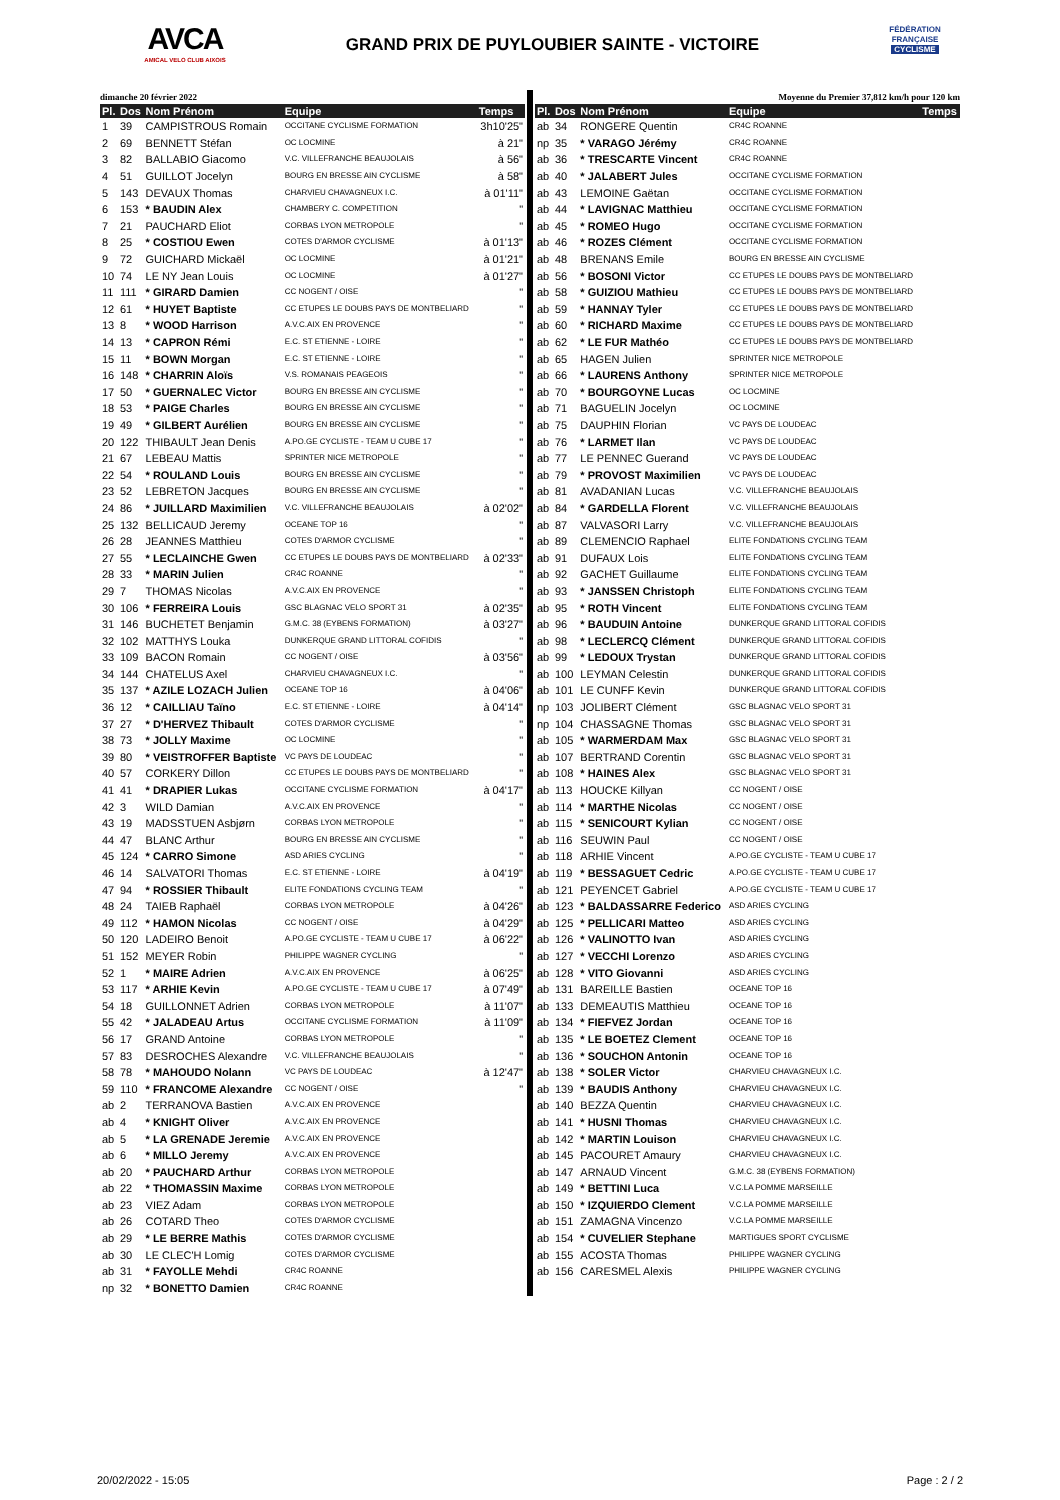AVCA
AMICAL VELO CLUB AIXOIS
GRAND PRIX DE PUYLOUBIER SAINTE - VICTOIRE
FÉDÉRATION
FRANÇAISE
CYCLISME
dimanche 20 février 2022
| Pl. | Dos | Nom Prénom | Equipe | Temps |
| --- | --- | --- | --- | --- |
| 1 | 39 | CAMPISTROUS Romain | OCCITANE CYCLISME FORMATION | 3h10'25" |
| 2 | 69 | BENNETT Stéfan | OC LOCMINE | à 21" |
| 3 | 82 | BALLABIO Giacomo | V.C. VILLEFRANCHE BEAUJOLAIS | à 56" |
| 4 | 51 | GUILLOT Jocelyn | BOURG EN BRESSE AIN CYCLISME | à 58" |
| 5 | 143 | DEVAUX Thomas | CHARVIEU CHAVAGNEUX I.C. | à 01'11" |
| 6 | 153 | * BAUDIN Alex | CHAMBERY C. COMPETITION | " |
| 7 | 21 | PAUCHARD Eliot | CORBAS LYON METROPOLE | " |
| 8 | 25 | * COSTIOU Ewen | COTES D'ARMOR CYCLISME | à 01'13" |
| 9 | 72 | GUICHARD Mickaël | OC LOCMINE | à 01'21" |
| 10 | 74 | LE NY Jean Louis | OC LOCMINE | à 01'27" |
| 11 | 111 | * GIRARD Damien | CC NOGENT / OISE | " |
| 12 | 61 | * HUYET Baptiste | CC ETUPES LE DOUBS PAYS DE MONTBELIARD | " |
| 13 | 8 | * WOOD Harrison | A.V.C.AIX EN PROVENCE | " |
| 14 | 13 | * CAPRON Rémi | E.C. ST ETIENNE - LOIRE | " |
| 15 | 11 | * BOWN Morgan | E.C. ST ETIENNE - LOIRE | " |
| 16 | 148 | * CHARRIN Aloïs | V.S. ROMANAIS PEAGEOIS | " |
| 17 | 50 | * GUERNALEC Victor | BOURG EN BRESSE AIN CYCLISME | " |
| 18 | 53 | * PAIGE Charles | BOURG EN BRESSE AIN CYCLISME | " |
| 19 | 49 | * GILBERT Aurélien | BOURG EN BRESSE AIN CYCLISME | " |
| 20 | 122 | THIBAULT Jean Denis | A.PO.GE CYCLISTE - TEAM U CUBE 17 | " |
| 21 | 67 | LEBEAU Mattis | SPRINTER NICE METROPOLE | " |
| 22 | 54 | * ROULAND Louis | BOURG EN BRESSE AIN CYCLISME | " |
| 23 | 52 | LEBRETON Jacques | BOURG EN BRESSE AIN CYCLISME | " |
| 24 | 86 | * JUILLARD Maximilien | V.C. VILLEFRANCHE BEAUJOLAIS | à 02'02" |
| 25 | 132 | BELLICAUD Jeremy | OCEANE TOP 16 | " |
| 26 | 28 | JEANNES Matthieu | COTES D'ARMOR CYCLISME | " |
| 27 | 55 | * LECLAINCHE Gwen | CC ETUPES LE DOUBS PAYS DE MONTBELIARD | à 02'33" |
| 28 | 33 | * MARIN Julien | CR4C ROANNE | " |
| 29 | 7 | THOMAS Nicolas | A.V.C.AIX EN PROVENCE | " |
| 30 | 106 | * FERREIRA Louis | GSC BLAGNAC VELO SPORT 31 | à 02'35" |
| 31 | 146 | BUCHETET Benjamin | G.M.C. 38 (EYBENS FORMATION) | à 03'27" |
| 32 | 102 | MATTHYS Louka | DUNKERQUE GRAND LITTORAL COFIDIS | " |
| 33 | 109 | BACON Romain | CC NOGENT / OISE | à 03'56" |
| 34 | 144 | CHATELUS Axel | CHARVIEU CHAVAGNEUX I.C. | " |
| 35 | 137 | * AZILE LOZACH Julien | OCEANE TOP 16 | à 04'06" |
| 36 | 12 | * CAILLIAU Taïno | E.C. ST ETIENNE - LOIRE | à 04'14" |
| 37 | 27 | * D'HERVEZ Thibault | COTES D'ARMOR CYCLISME | " |
| 38 | 73 | * JOLLY Maxime | OC LOCMINE | " |
| 39 | 80 | * VEISTROFFER Baptiste | VC PAYS DE LOUDEAC | " |
| 40 | 57 | CORKERY Dillon | CC ETUPES LE DOUBS PAYS DE MONTBELIARD | " |
| 41 | 41 | * DRAPIER Lukas | OCCITANE CYCLISME FORMATION | à 04'17" |
| 42 | 3 | WILD Damian | A.V.C.AIX EN PROVENCE | " |
| 43 | 19 | MADSSTUEN Asbjørn | CORBAS LYON METROPOLE | " |
| 44 | 47 | BLANC Arthur | BOURG EN BRESSE AIN CYCLISME | " |
| 45 | 124 | * CARRO Simone | ASD ARIES CYCLING | " |
| 46 | 14 | SALVATORI Thomas | E.C. ST ETIENNE - LOIRE | à 04'19" |
| 47 | 94 | * ROSSIER Thibault | ELITE FONDATIONS CYCLING TEAM | " |
| 48 | 24 | TAIEB Raphaël | CORBAS LYON METROPOLE | à 04'26" |
| 49 | 112 | * HAMON Nicolas | CC NOGENT / OISE | à 04'29" |
| 50 | 120 | LADEIRO Benoit | A.PO.GE CYCLISTE - TEAM U CUBE 17 | à 06'22" |
| 51 | 152 | MEYER Robin | PHILIPPE WAGNER CYCLING | " |
| 52 | 1 | * MAIRE Adrien | A.V.C.AIX EN PROVENCE | à 06'25" |
| 53 | 117 | * ARHIE Kevin | A.PO.GE CYCLISTE - TEAM U CUBE 17 | à 07'49" |
| 54 | 18 | GUILLONNET Adrien | CORBAS LYON METROPOLE | à 11'07" |
| 55 | 42 | * JALADEAU Artus | OCCITANE CYCLISME FORMATION | à 11'09" |
| 56 | 17 | GRAND Antoine | CORBAS LYON METROPOLE | " |
| 57 | 83 | DESROCHES Alexandre | V.C. VILLEFRANCHE BEAUJOLAIS | " |
| 58 | 78 | * MAHOUDO Nolann | VC PAYS DE LOUDEAC | à 12'47" |
| 59 | 110 | * FRANCOME Alexandre | CC NOGENT / OISE | " |
| ab | 2 | TERRANOVA Bastien | A.V.C.AIX EN PROVENCE | |
| ab | 4 | * KNIGHT Oliver | A.V.C.AIX EN PROVENCE | |
| ab | 5 | * LA GRENADE Jeremie | A.V.C.AIX EN PROVENCE | |
| ab | 6 | * MILLO Jeremy | A.V.C.AIX EN PROVENCE | |
| ab | 20 | * PAUCHARD Arthur | CORBAS LYON METROPOLE | |
| ab | 22 | * THOMASSIN Maxime | CORBAS LYON METROPOLE | |
| ab | 23 | VIEZ Adam | CORBAS LYON METROPOLE | |
| ab | 26 | COTARD Theo | COTES D'ARMOR CYCLISME | |
| ab | 29 | * LE BERRE Mathis | COTES D'ARMOR CYCLISME | |
| ab | 30 | LE CLEC'H Lomig | COTES D'ARMOR CYCLISME | |
| ab | 31 | * FAYOLLE Mehdi | CR4C ROANNE | |
| np | 32 | * BONETTO Damien | CR4C ROANNE | |
Moyenne du Premier 37,812 km/h pour 120 km
| Pl. | Dos | Nom Prénom | Equipe | Temps |
| --- | --- | --- | --- | --- |
| ab | 34 | RONGERE Quentin | CR4C ROANNE | |
| np | 35 | * VARAGO Jérémy | CR4C ROANNE | |
| ab | 36 | * TRESCARTE Vincent | CR4C ROANNE | |
| ab | 40 | * JALABERT Jules | OCCITANE CYCLISME FORMATION | |
| ab | 43 | LEMOINE Gaëtan | OCCITANE CYCLISME FORMATION | |
| ab | 44 | * LAVIGNAC Matthieu | OCCITANE CYCLISME FORMATION | |
| ab | 45 | * ROMEO Hugo | OCCITANE CYCLISME FORMATION | |
| ab | 46 | * ROZES Clément | OCCITANE CYCLISME FORMATION | |
| ab | 48 | BRENANS Emile | BOURG EN BRESSE AIN CYCLISME | |
| ab | 56 | * BOSONI Victor | CC ETUPES LE DOUBS PAYS DE MONTBELIARD | |
| ab | 58 | * GUIZIOU Mathieu | CC ETUPES LE DOUBS PAYS DE MONTBELIARD | |
| ab | 59 | * HANNAY Tyler | CC ETUPES LE DOUBS PAYS DE MONTBELIARD | |
| ab | 60 | * RICHARD Maxime | CC ETUPES LE DOUBS PAYS DE MONTBELIARD | |
| ab | 62 | * LE FUR Mathéo | CC ETUPES LE DOUBS PAYS DE MONTBELIARD | |
| ab | 65 | HAGEN Julien | SPRINTER NICE METROPOLE | |
| ab | 66 | * LAURENS Anthony | SPRINTER NICE METROPOLE | |
| ab | 70 | * BOURGOYNE Lucas | OC LOCMINE | |
| ab | 71 | BAGUELIN Jocelyn | OC LOCMINE | |
| ab | 75 | DAUPHIN Florian | VC PAYS DE LOUDEAC | |
| ab | 76 | * LARMET Ilan | VC PAYS DE LOUDEAC | |
| ab | 77 | LE PENNEC Guerand | VC PAYS DE LOUDEAC | |
| ab | 79 | * PROVOST Maximilien | VC PAYS DE LOUDEAC | |
| ab | 81 | AVADANIAN Lucas | V.C. VILLEFRANCHE BEAUJOLAIS | |
| ab | 84 | * GARDELLA Florent | V.C. VILLEFRANCHE BEAUJOLAIS | |
| ab | 87 | VALVASORI Larry | V.C. VILLEFRANCHE BEAUJOLAIS | |
| ab | 89 | CLEMENCIO Raphael | ELITE FONDATIONS CYCLING TEAM | |
| ab | 91 | DUFAUX Lois | ELITE FONDATIONS CYCLING TEAM | |
| ab | 92 | GACHET Guillaume | ELITE FONDATIONS CYCLING TEAM | |
| ab | 93 | * JANSSEN Christoph | ELITE FONDATIONS CYCLING TEAM | |
| ab | 95 | * ROTH Vincent | ELITE FONDATIONS CYCLING TEAM | |
| ab | 96 | * BAUDUIN Antoine | DUNKERQUE GRAND LITTORAL COFIDIS | |
| ab | 98 | * LECLERCQ Clément | DUNKERQUE GRAND LITTORAL COFIDIS | |
| ab | 99 | * LEDOUX Trystan | DUNKERQUE GRAND LITTORAL COFIDIS | |
| ab | 100 | LEYMAN Celestin | DUNKERQUE GRAND LITTORAL COFIDIS | |
| ab | 101 | LE CUNFF Kevin | DUNKERQUE GRAND LITTORAL COFIDIS | |
| np | 103 | JOLIBERT Clément | GSC BLAGNAC VELO SPORT 31 | |
| np | 104 | CHASSAGNE Thomas | GSC BLAGNAC VELO SPORT 31 | |
| ab | 105 | * WARMERDAM Max | GSC BLAGNAC VELO SPORT 31 | |
| ab | 107 | BERTRAND Corentin | GSC BLAGNAC VELO SPORT 31 | |
| ab | 108 | * HAINES Alex | GSC BLAGNAC VELO SPORT 31 | |
| ab | 113 | HOUCKE Killyan | CC NOGENT / OISE | |
| ab | 114 | * MARTHE Nicolas | CC NOGENT / OISE | |
| ab | 115 | * SENICOURT Kylian | CC NOGENT / OISE | |
| ab | 116 | SEUWIN Paul | CC NOGENT / OISE | |
| ab | 118 | ARHIE Vincent | A.PO.GE CYCLISTE - TEAM U CUBE 17 | |
| ab | 119 | * BESSAGUET Cedric | A.PO.GE CYCLISTE - TEAM U CUBE 17 | |
| ab | 121 | PEYENCET Gabriel | A.PO.GE CYCLISTE - TEAM U CUBE 17 | |
| ab | 123 | * BALDASSARRE Federico | ASD ARIES CYCLING | |
| ab | 125 | * PELLICARI Matteo | ASD ARIES CYCLING | |
| ab | 126 | * VALINOTTO Ivan | ASD ARIES CYCLING | |
| ab | 127 | * VECCHI Lorenzo | ASD ARIES CYCLING | |
| ab | 128 | * VITO Giovanni | ASD ARIES CYCLING | |
| ab | 131 | BAREILLE Bastien | OCEANE TOP 16 | |
| ab | 133 | DEMEAUTIS Matthieu | OCEANE TOP 16 | |
| ab | 134 | * FIEFVEZ Jordan | OCEANE TOP 16 | |
| ab | 135 | * LE BOETEZ Clement | OCEANE TOP 16 | |
| ab | 136 | * SOUCHON Antonin | OCEANE TOP 16 | |
| ab | 138 | * SOLER Victor | CHARVIEU CHAVAGNEUX I.C. | |
| ab | 139 | * BAUDIS Anthony | CHARVIEU CHAVAGNEUX I.C. | |
| ab | 140 | BEZZA Quentin | CHARVIEU CHAVAGNEUX I.C. | |
| ab | 141 | * HUSNI Thomas | CHARVIEU CHAVAGNEUX I.C. | |
| ab | 142 | * MARTIN Louison | CHARVIEU CHAVAGNEUX I.C. | |
| ab | 145 | PACOURET Amaury | CHARVIEU CHAVAGNEUX I.C. | |
| ab | 147 | ARNAUD Vincent | G.M.C. 38 (EYBENS FORMATION) | |
| ab | 149 | * BETTINI Luca | V.C.LA POMME MARSEILLE | |
| ab | 150 | * IZQUIERDO Clement | V.C.LA POMME MARSEILLE | |
| ab | 151 | ZAMAGNA Vincenzo | V.C.LA POMME MARSEILLE | |
| ab | 154 | * CUVELIER Stephane | MARTIGUES SPORT CYCLISME | |
| ab | 155 | ACOSTA Thomas | PHILIPPE WAGNER CYCLING | |
| ab | 156 | CARESMEL Alexis | PHILIPPE WAGNER CYCLING | |
20/02/2022 - 15:05 Page : 2 / 2